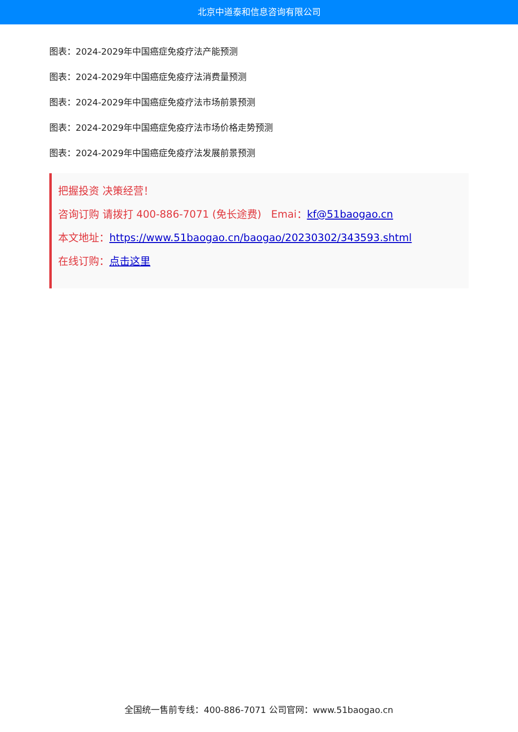北京中道泰和信息咨询有限公司
图表：2024-2029年中国癌症免疫疗法产能预测
图表：2024-2029年中国癌症免疫疗法消费量预测
图表：2024-2029年中国癌症免疫疗法市场前景预测
图表：2024-2029年中国癌症免疫疗法市场价格走势预测
图表：2024-2029年中国癌症免疫疗法发展前景预测
把握投资 决策经营！
咨询订购 请拨打 400-886-7071 (免长途费) Emai：kf@51baogao.cn
本文地址：https://www.51baogao.cn/baogao/20230302/343593.shtml
在线订购：点击这里
全国统一售前专线：400-886-7071 公司官网：www.51baogao.cn